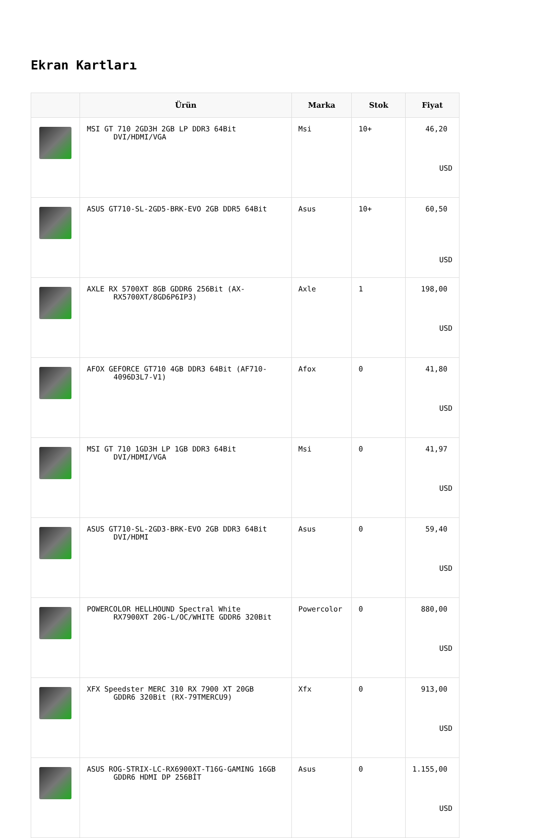Ekran Kartları
| | Ürün | Marka | Stok | Fiyat |
| --- | --- | --- | --- | --- |
| | MSI GT 710 2GD3H 2GB LP DDR3 64Bit DVI/HDMI/VGA | Msi | 10+ | 46,20 USD |
| | ASUS GT710-SL-2GD5-BRK-EVO 2GB DDR5 64Bit | Asus | 10+ | 60,50 USD |
| | AXLE RX 5700XT 8GB GDDR6 256Bit (AX- RX5700XT/8GD6P6IP3) | Axle | 1 | 198,00 USD |
| | AFOX GEFORCE GT710 4GB DDR3 64Bit (AF710- 4096D3L7-V1) | Afox | 0 | 41,80 USD |
| | MSI GT 710 1GD3H LP 1GB DDR3 64Bit DVI/HDMI/VGA | Msi | 0 | 41,97 USD |
| | ASUS GT710-SL-2GD3-BRK-EVO 2GB DDR3 64Bit DVI/HDMI | Asus | 0 | 59,40 USD |
| | POWERCOLOR HELLHOUND Spectral White RX7900XT 20G-L/OC/WHITE GDDR6 320Bit | Powercolor | 0 | 880,00 USD |
| | XFX Speedster MERC 310 RX 7900 XT 20GB GDDR6 320Bit (RX-79TMERCU9) | Xfx | 0 | 913,00 USD |
| | ASUS ROG-STRIX-LC-RX6900XT-T16G-GAMING 16GB GDDR6 HDMI DP 256BİT | Asus | 0 | 1.155,00 USD |